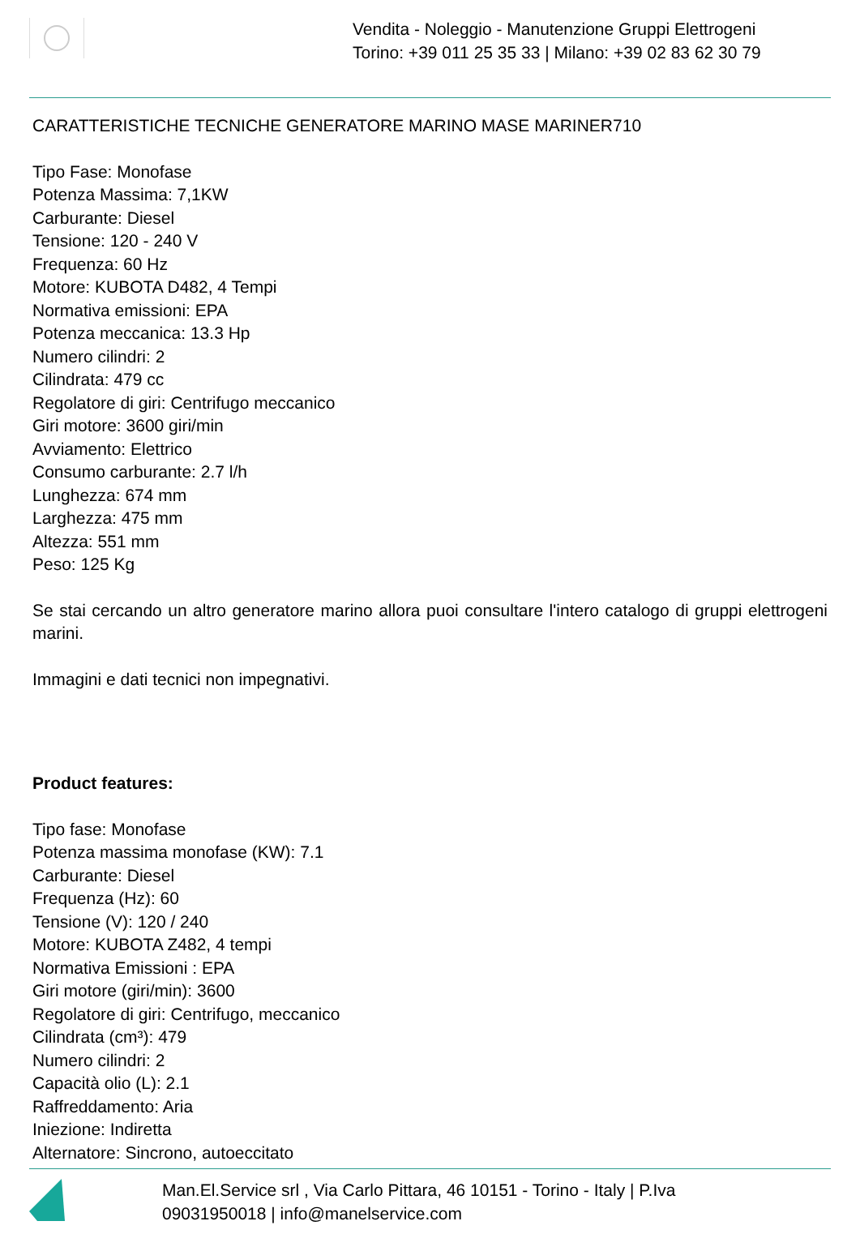Vendita - Noleggio - Manutenzione Gruppi Elettrogeni
Torino: +39 011 25 35 33 | Milano: +39 02 83 62 30 79
CARATTERISTICHE TECNICHE GENERATORE MARINO MASE MARINER710
Tipo Fase: Monofase
Potenza Massima: 7,1KW
Carburante: Diesel
Tensione: 120 - 240 V
Frequenza: 60 Hz
Motore: KUBOTA D482, 4 Tempi
Normativa emissioni: EPA
Potenza meccanica: 13.3 Hp
Numero cilindri: 2
Cilindrata: 479 cc
Regolatore di giri: Centrifugo meccanico
Giri motore: 3600 giri/min
Avviamento: Elettrico
Consumo carburante: 2.7 l/h
Lunghezza: 674 mm
Larghezza: 475 mm
Altezza: 551 mm
Peso: 125 Kg
Se stai cercando un altro generatore marino allora puoi consultare l'intero catalogo di gruppi elettrogeni marini.
Immagini e dati tecnici non impegnativi.
Product features:
Tipo fase: Monofase
Potenza massima monofase (KW): 7.1
Carburante: Diesel
Frequenza (Hz): 60
Tensione (V): 120 / 240
Motore: KUBOTA Z482, 4 tempi
Normativa Emissioni : EPA
Giri motore (giri/min): 3600
Regolatore di giri: Centrifugo, meccanico
Cilindrata (cm³): 479
Numero cilindri: 2
Capacità olio (L): 2.1
Raffreddamento: Aria
Iniezione: Indiretta
Alternatore: Sincrono, autoeccitato
Man.El.Service srl , Via Carlo Pittara, 46 10151 - Torino - Italy | P.Iva
09031950018 | info@manelservice.com